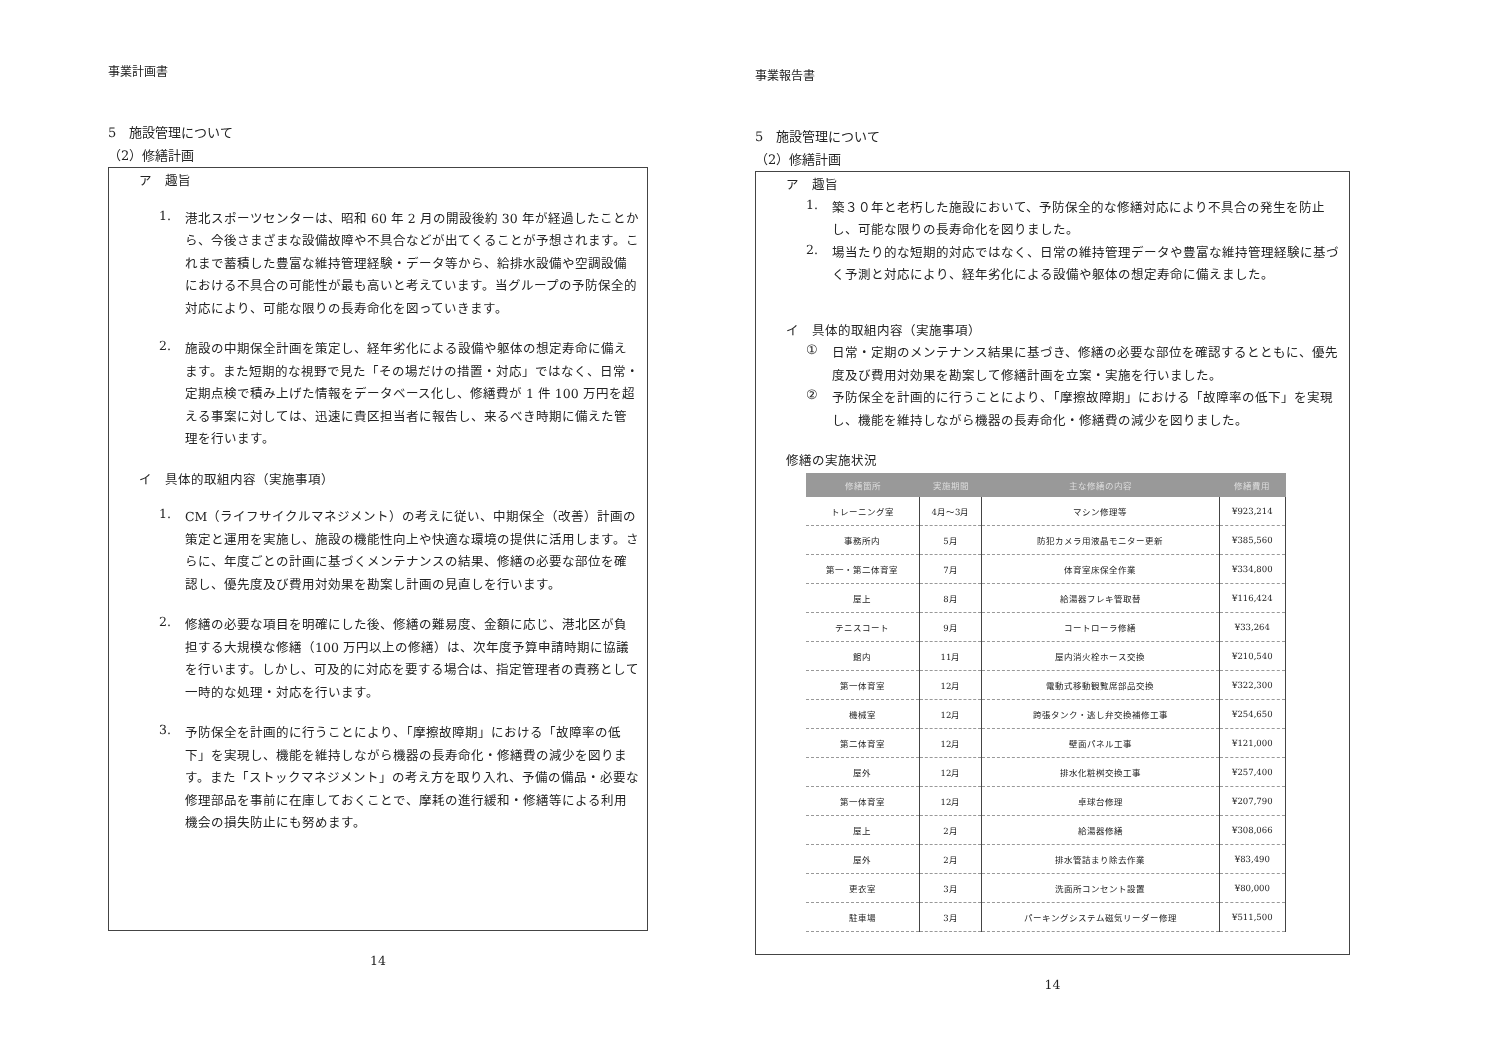事業計画書
5　施設管理について
（2）修繕計画
ア　趣旨
1.
港北スポーツセンターは、昭和 60 年 2 月の開設後約 30 年が経過したことから、今後さまざまな設備故障や不具合などが出てくることが予想されます。これまで蓄積した豊富な維持管理経験・データ等から、給排水設備や空調設備における不具合の可能性が最も高いと考えています。当グループの予防保全的対応により、可能な限りの長寿命化を図っていきます。
2.
施設の中期保全計画を策定し、経年劣化による設備や躯体の想定寿命に備えます。また短期的な視野で見た「その場だけの措置・対応」ではなく、日常・定期点検で積み上げた情報をデータベース化し、修繕費が 1 件 100 万円を超える事案に対しては、迅速に貴区担当者に報告し、来るべき時期に備えた管理を行います。
イ　具体的取組内容（実施事項）
1.
CM（ライフサイクルマネジメント）の考えに従い、中期保全（改善）計画の策定と運用を実施し、施設の機能性向上や快適な環境の提供に活用します。さらに、年度ごとの計画に基づくメンテナンスの結果、修繕の必要な部位を確認し、優先度及び費用対効果を勘案し計画の見直しを行います。
2.
修繕の必要な項目を明確にした後、修繕の難易度、金額に応じ、港北区が負担する大規模な修繕（100 万円以上の修繕）は、次年度予算申請時期に協議を行います。しかし、可及的に対応を要する場合は、指定管理者の責務として一時的な処理・対応を行います。
3.
予防保全を計画的に行うことにより、「摩擦故障期」における「故障率の低下」を実現し、機能を維持しながら機器の長寿命化・修繕費の減少を図ります。また「ストックマネジメント」の考え方を取り入れ、予備の備品・必要な修理部品を事前に在庫しておくことで、摩耗の進行緩和・修繕等による利用機会の損失防止にも努めます。
14
事業報告書
5　施設管理について
（2）修繕計画
ア　趣旨
1.
築３０年と老朽した施設において、予防保全的な修繕対応により不具合の発生を防止し、可能な限りの長寿命化を図りました。
2.
場当たり的な短期的対応ではなく、日常の維持管理データや豊富な維持管理経験に基づく予測と対応により、経年劣化による設備や躯体の想定寿命に備えました。
イ　具体的取組内容（実施事項）
①
日常・定期のメンテナンス結果に基づき、修繕の必要な部位を確認するとともに、優先度及び費用対効果を勘案して修繕計画を立案・実施を行いました。
②
予防保全を計画的に行うことにより、「摩擦故障期」における「故障率の低下」を実現し、機能を維持しながら機器の長寿命化・修繕費の減少を図りました。
修繕の実施状況
| 修繕箇所 | 実施期間 | 主な修繕の内容 | 修繕費用 |
| --- | --- | --- | --- |
| トレーニング室 | 4月～3月 | マシン修理等 | ¥923,214 |
| 事務所内 | 5月 | 防犯カメラ用液晶モニター更新 | ¥385,560 |
| 第一・第二体育室 | 7月 | 体育室床保全作業 | ¥334,800 |
| 屋上 | 8月 | 給湯器フレキ管取替 | ¥116,424 |
| テニスコート | 9月 | コートローラ修繕 | ¥33,264 |
| 館内 | 11月 | 屋内消火栓ホース交換 | ¥210,540 |
| 第一体育室 | 12月 | 電動式移動観覧席部品交換 | ¥322,300 |
| 機械室 | 12月 | 跨張タンク・逃し弁交換補修工事 | ¥254,650 |
| 第二体育室 | 12月 | 壁面パネル工事 | ¥121,000 |
| 屋外 | 12月 | 排水化粧桝交換工事 | ¥257,400 |
| 第一体育室 | 12月 | 卓球台修理 | ¥207,790 |
| 屋上 | 2月 | 給湯器修繕 | ¥308,066 |
| 屋外 | 2月 | 排水管詰まり除去作業 | ¥83,490 |
| 更衣室 | 3月 | 洗面所コンセント設置 | ¥80,000 |
| 駐車場 | 3月 | パーキングシステム磁気リーダー修理 | ¥511,500 |
14